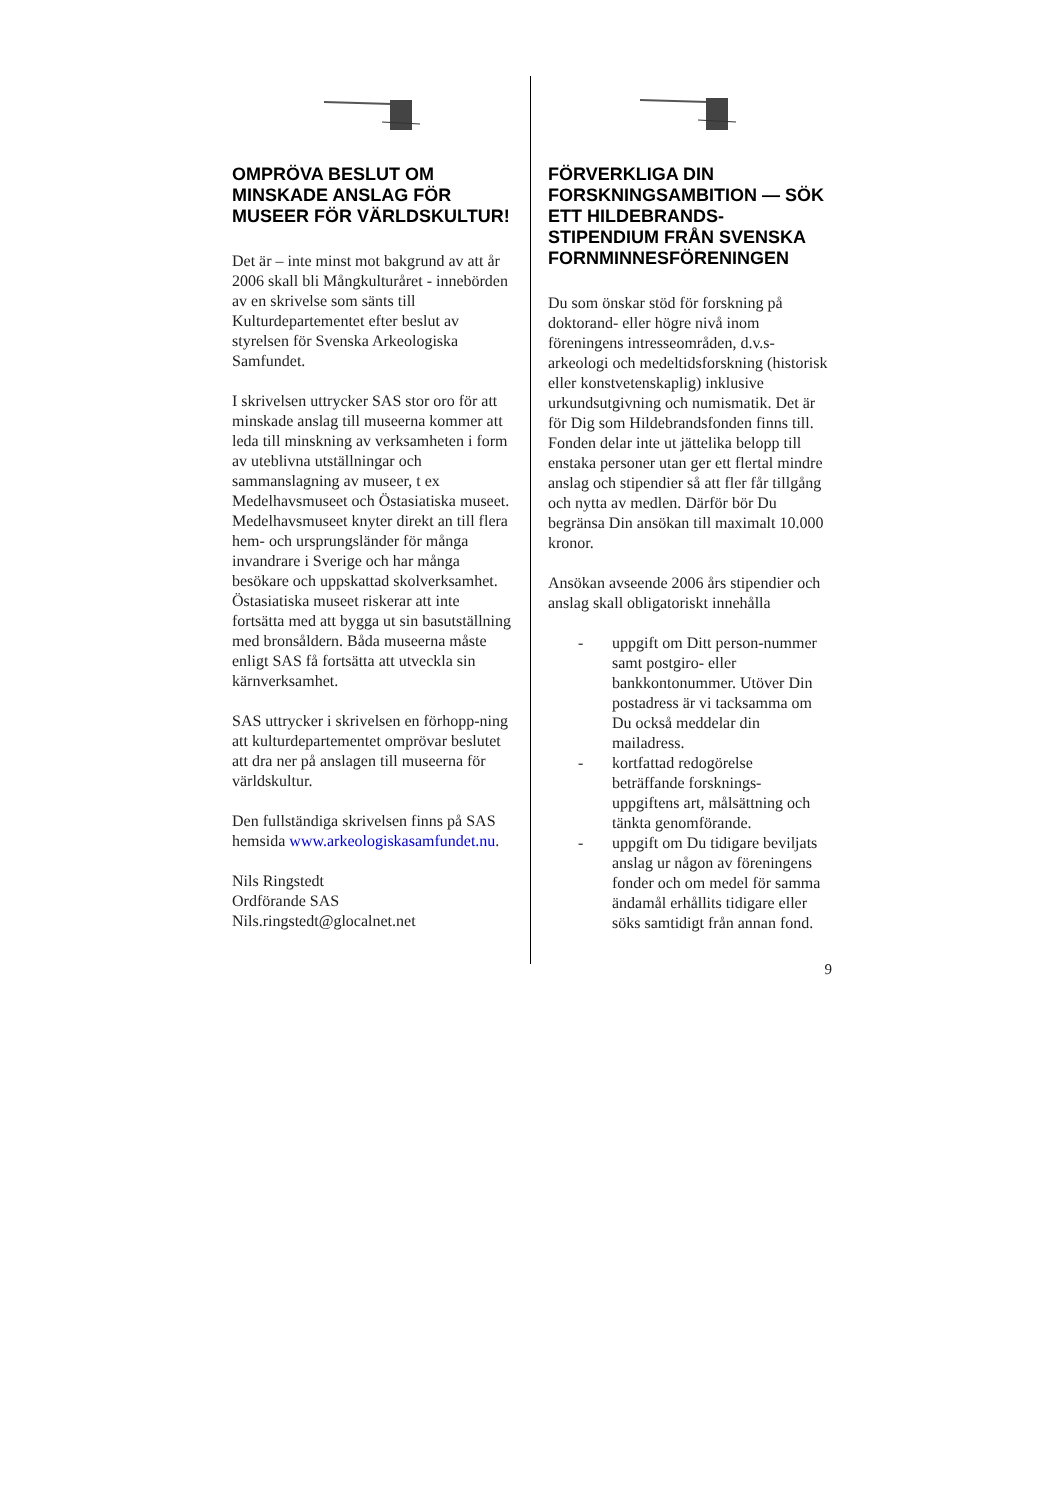OMPRÖVA BESLUT OM MINSKADE ANSLAG FÖR MUSEER FÖR VÄRLDSKULTUR!
Det är – inte minst mot bakgrund av att år 2006 skall bli Mångkulturåret - innebörden av en skrivelse som sänts till Kulturdepartementet efter beslut av styrelsen för Svenska Arkeologiska Samfundet.
I skrivelsen uttrycker SAS stor oro för att minskade anslag till museerna kommer att leda till minskning av verksamheten i form av uteblivna utställningar och sammanslagning av museer, t ex Medelhavsmuseet och Östasiatiska museet. Medelhavsmuseet knyter direkt an till flera hem- och ursprungsländer för många invandrare i Sverige och har många besökare och uppskattad skolverksamhet. Östasiatiska museet riskerar att inte fortsätta med att bygga ut sin basutställning med bronsåldern. Båda museerna måste enligt SAS få fortsätta att utveckla sin kärnverksamhet.
SAS uttrycker i skrivelsen en förhopp-ning att kulturdepartementet omprövar beslutet att dra ner på anslagen till museerna för världskultur.
Den fullständiga skrivelsen finns på SAS hemsida www.arkeologiskasamfundet.nu.
Nils Ringstedt
Ordförande SAS
Nils.ringstedt@glocalnet.net
FÖRVERKLIGA DIN FORSKNINGSAMBITION — SÖK ETT HILDEBRANDS-STIPENDIUM FRÅN SVENSKA FORNMINNESFÖRENINGEN
Du som önskar stöd för forskning på doktorand- eller högre nivå inom föreningens intresseområden, d.v.s- arkeologi och medeltidsforskning (historisk eller konstvetenskaplig) inklusive urkundsutgivning och numismatik. Det är för Dig som Hildebrandsfonden finns till. Fonden delar inte ut jättelika belopp till enstaka personer utan ger ett flertal mindre anslag och stipendier så att fler får tillgång och nytta av medlen. Därför bör Du begränsa Din ansökan till maximalt 10.000 kronor.
Ansökan avseende 2006 års stipendier och anslag skall obligatoriskt innehålla
- uppgift om Ditt person-nummer samt postgiro- eller bankkontonummer. Utöver Din postadress är vi tacksamma om Du också meddelar din mailadress.
- kortfattad redogörelse beträffande forsknings-uppgiftens art, målsättning och tänkta genomförande.
- uppgift om Du tidigare beviljats anslag ur någon av föreningens fonder och om medel för samma ändamål erhållits tidigare eller söks samtidigt från annan fond.
9